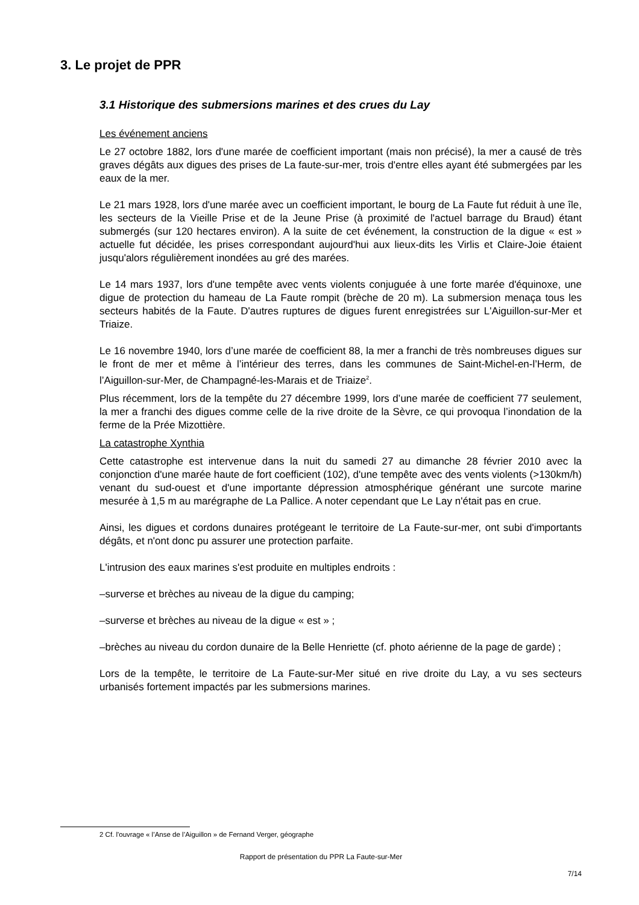3. Le projet de PPR
3.1 Historique des submersions marines et des crues du Lay
Les événement anciens
Le 27 octobre 1882, lors d'une marée de coefficient important (mais non précisé), la mer a causé de très graves dégâts aux digues des prises de La faute-sur-mer, trois d'entre elles ayant été submergées par les eaux de la mer.
Le 21 mars 1928, lors d'une marée avec un coefficient important, le bourg de La Faute fut réduit à une île, les secteurs de la Vieille Prise et de la Jeune Prise (à proximité de l'actuel barrage du Braud) étant submergés (sur 120 hectares environ). A la suite de cet événement, la construction de la digue « est » actuelle fut décidée, les prises correspondant aujourd'hui aux lieux-dits les Virlis et Claire-Joie étaient jusqu'alors régulièrement inondées au gré des marées.
Le 14 mars 1937, lors d'une tempête avec vents violents conjuguée à une forte marée d'équinoxe, une digue de protection du hameau de La Faute rompit (brèche de 20 m). La submersion menaça tous les secteurs habités de la Faute. D'autres ruptures de digues furent enregistrées sur L'Aiguillon-sur-Mer et Triaize.
Le 16 novembre 1940, lors d’une marée de coefficient 88, la mer a franchi de très nombreuses digues sur le front de mer et même à l’intérieur des terres, dans les communes de Saint-Michel-en-l’Herm, de l’Aiguillon-sur-Mer, de Champagné-les-Marais et de Triaize<sup>2</sup>.
Plus récemment, lors de la tempête du 27 décembre 1999, lors d’une marée de coefficient 77 seulement, la mer a franchi des digues comme celle de la rive droite de la Sèvre, ce qui provoqua l’inondation de la ferme de la Prée Mizottière.
La catastrophe Xynthia
Cette catastrophe est intervenue dans la nuit du samedi 27 au dimanche 28 février 2010 avec la conjonction d'une marée haute de fort coefficient (102), d'une tempête avec des vents violents (>130km/h) venant du sud-ouest et d'une importante dépression atmosphérique générant une surcote marine mesurée à 1,5 m au marégraphe de La Pallice. A noter cependant que Le Lay n'était pas en crue.
Ainsi, les digues et cordons dunaires protégeant le territoire de La Faute-sur-mer, ont subi d'importants dégâts, et n'ont donc pu assurer une protection parfaite.
L'intrusion des eaux marines s'est produite en multiples endroits :
–surverse et brèches au niveau de la digue du camping;
–surverse et brèches au niveau de la digue « est » ;
–brèches au niveau du cordon dunaire de la Belle Henriette (cf. photo aérienne de la page de garde) ;
Lors de la tempête, le territoire de La Faute-sur-Mer situé en rive droite du Lay, a vu ses secteurs urbanisés fortement impactés par les submersions marines.
2 Cf. l'ouvrage « l’Anse de l’Aiguillon » de Fernand Verger, géographe
Rapport de présentation du PPR La Faute-sur-Mer
7/14